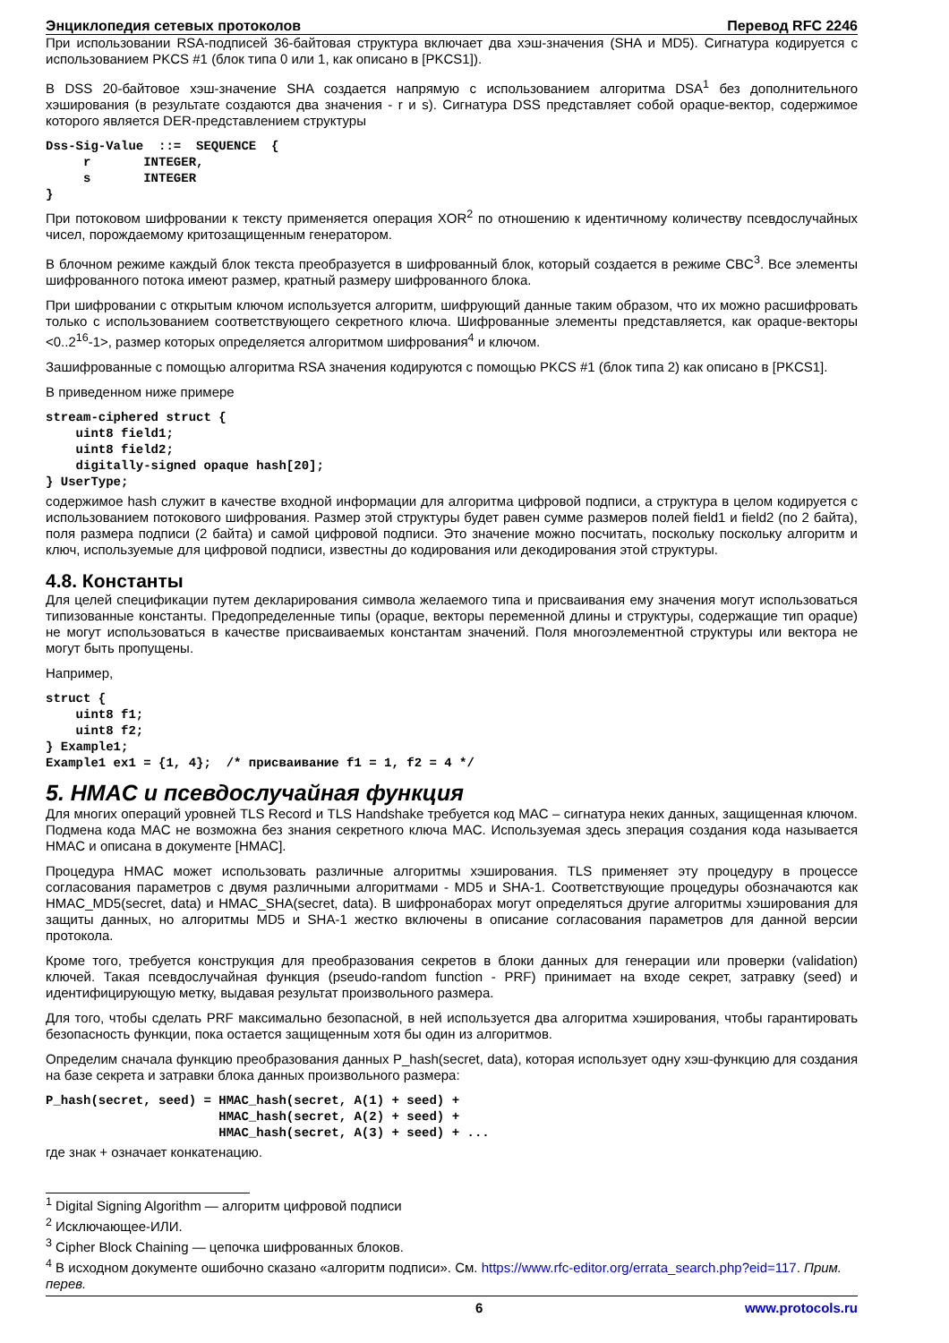Энциклопедия сетевых протоколов Перевод RFC 2246
При использовании RSA-подписей 36-байтовая структура включает два хэш-значения (SHA и MD5). Сигнатура кодируется с использованием PKCS #1 (блок типа 0 или 1, как описано в [PKCS1]).
В DSS 20-байтовое хэш-значение SHA создается напрямую с использованием алгоритма DSA<sup>1</sup> без дополнительного хэширования (в результате создаются два значения - r и s). Сигнатура DSS представляет собой opaque-вектор, содержимое которого является DER-представлением структуры
Dss-Sig-Value  ::=  SEQUENCE  {
     r       INTEGER,
     s       INTEGER
}
При потоковом шифровании к тексту применяется операция XOR<sup>2</sup> по отношению к идентичному количеству псевдослучайных чисел, порождаемому критозащищенным генератором.
В блочном режиме каждый блок текста преобразуется в шифрованный блок, который создается в режиме CBC<sup>3</sup>. Все элементы шифрованного потока имеют размер, кратный размеру шифрованного блока.
При шифровании с открытым ключом используется алгоритм, шифрующий данные таким образом, что их можно расшифровать только с использованием соответствующего секретного ключа. Шифрованные элементы представляется, как opaque-векторы <0..2<sup>16</sup>-1>, размер которых определяется алгоритмом шифрования<sup>4</sup> и ключом.
Зашифрованные с помощью алгоритма RSA значения кодируются с помощью PKCS #1 (блок типа 2) как описано в [PKCS1].
В приведенном ниже примере
stream-ciphered struct {
    uint8 field1;
    uint8 field2;
    digitally-signed opaque hash[20];
} UserType;
содержимое hash служит в качестве входной информации для алгоритма цифровой подписи, а структура в целом кодируется с использованием потокового шифрования. Размер этой структуры будет равен сумме размеров полей field1 и field2 (по 2 байта), поля размера подписи (2 байта) и самой цифровой подписи. Это значение можно посчитать, поскольку поскольку алгоритм и ключ, используемые для цифровой подписи, известны до кодирования или декодирования этой структуры.
4.8. Константы
Для целей спецификации путем декларирования символа желаемого типа и присваивания ему значения могут использоваться типизованные константы. Предопределенные типы (opaque, векторы переменной длины и структуры, содержащие тип opaque) не могут использоваться в качестве присваиваемых константам значений. Поля многоэлементной структуры или вектора не могут быть пропущены.
Например,
struct {
    uint8 f1;
    uint8 f2;
} Example1;
Example1 ex1 = {1, 4};  /* присваивание f1 = 1, f2 = 4 */
5. HMAC и псевдослучайная функция
Для многих операций уровней TLS Record и TLS Handshake требуется код MAC – сигнатура неких данных, защищенная ключом. Подмена кода MAC не возможна без знания секретного ключа MAC. Используемая здесь зперация создания кода называется HMAC и описана в документе [HMAC].
Процедура HMAC может использовать различные алгоритмы хэширования. TLS применяет эту процедуру в процессе согласования параметров с двумя различными алгоритмами - MD5 и SHA-1. Соответствующие процедуры обозначаются как HMAC_MD5(secret, data) и HMAC_SHA(secret, data). В шифронаборах могут определяться другие алгоритмы хэширования для защиты данных, но алгоритмы MD5 и SHA-1 жестко включены в описание согласования параметров для данной версии протокола.
Кроме того, требуется конструкция для преобразования секретов в блоки данных для генерации или проверки (validation) ключей. Такая псевдослучайная функция (pseudo-random function - PRF) принимает на входе секрет, затравку (seed) и идентифицирующую метку, выдавая результат произвольного размера.
Для того, чтобы сделать PRF максимально безопасной, в ней используется два алгоритма хэширования, чтобы гарантировать безопасность функции, пока остается защищенным хотя бы один из алгоритмов.
Определим сначала функцию преобразования данных P_hash(secret, data), которая использует одну хэш-функцию для создания на базе секрета и затравки блока данных произвольного размера:
P_hash(secret, seed) = HMAC_hash(secret, A(1) + seed) +
                       HMAC_hash(secret, A(2) + seed) +
                       HMAC_hash(secret, A(3) + seed) + ...
где знак + означает конкатенацию.
<sup>1</sup> Digital Signing Algorithm — алгоритм цифровой подписи
<sup>2</sup> Исключающее-ИЛИ.
<sup>3</sup> Cipher Block Chaining — цепочка шифрованных блоков.
<sup>4</sup> В исходном документе ошибочно сказано «алгоритм подписи». См. https://www.rfc-editor.org/errata_search.php?eid=117. Прим. перев.
6 www.protocols.ru